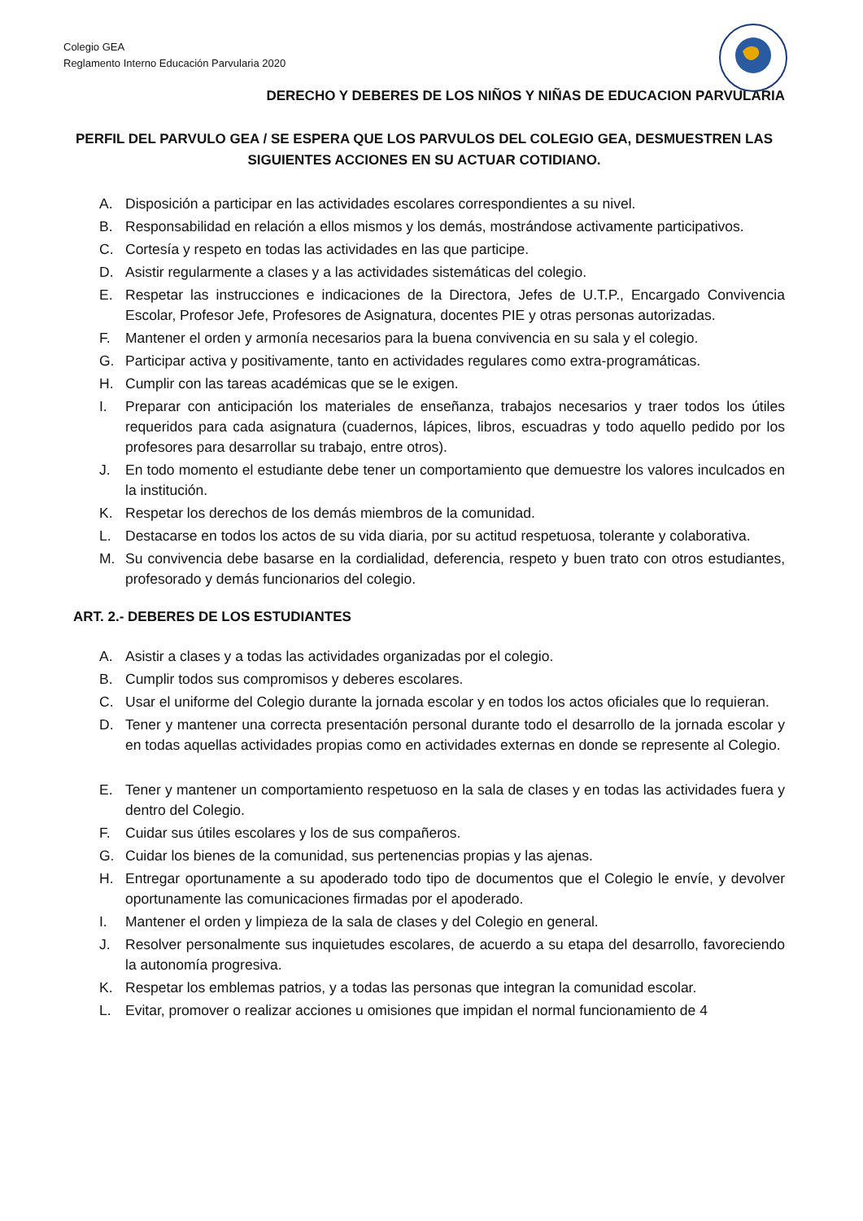Colegio GEA
Reglamento Interno Educación Parvularia 2020
DERECHO Y DEBERES DE LOS NIÑOS Y NIÑAS DE EDUCACION PARVULARIA
PERFIL DEL PARVULO GEA / SE ESPERA QUE LOS PARVULOS DEL COLEGIO GEA, DESMUESTREN LAS SIGUIENTES ACCIONES EN SU ACTUAR COTIDIANO.
A. Disposición a participar en las actividades escolares correspondientes a su nivel.
B. Responsabilidad en relación a ellos mismos y los demás, mostrándose activamente participativos.
C. Cortesía y respeto en todas las actividades en las que participe.
D. Asistir regularmente a clases y a las actividades sistemáticas del colegio.
E. Respetar las instrucciones e indicaciones de la Directora, Jefes de U.T.P., Encargado Convivencia Escolar, Profesor Jefe, Profesores de Asignatura, docentes PIE y otras personas autorizadas.
F. Mantener el orden y armonía necesarios para la buena convivencia en su sala y el colegio.
G. Participar activa y positivamente, tanto en actividades regulares como extra-programáticas.
H. Cumplir con las tareas académicas que se le exigen.
I. Preparar con anticipación los materiales de enseñanza, trabajos necesarios y traer todos los útiles requeridos para cada asignatura (cuadernos, lápices, libros, escuadras y todo aquello pedido por los profesores para desarrollar su trabajo, entre otros).
J. En todo momento el estudiante debe tener un comportamiento que demuestre los valores inculcados en la institución.
K. Respetar los derechos de los demás miembros de la comunidad.
L. Destacarse en todos los actos de su vida diaria, por su actitud respetuosa, tolerante y colaborativa.
M. Su convivencia debe basarse en la cordialidad, deferencia, respeto y buen trato con otros estudiantes, profesorado y demás funcionarios del colegio.
ART. 2.- DEBERES DE LOS ESTUDIANTES
A. Asistir a clases y a todas las actividades organizadas por el colegio.
B. Cumplir todos sus compromisos y deberes escolares.
C. Usar el uniforme del Colegio durante la jornada escolar y en todos los actos oficiales que lo requieran.
D. Tener y mantener una correcta presentación personal durante todo el desarrollo de la jornada escolar y en todas aquellas actividades propias como en actividades externas en donde se represente al Colegio.
E. Tener y mantener un comportamiento respetuoso en la sala de clases y en todas las actividades fuera y dentro del Colegio.
F. Cuidar sus útiles escolares y los de sus compañeros.
G. Cuidar los bienes de la comunidad, sus pertenencias propias y las ajenas.
H. Entregar oportunamente a su apoderado todo tipo de documentos que el Colegio le envíe, y devolver oportunamente las comunicaciones firmadas por el apoderado.
I. Mantener el orden y limpieza de la sala de clases y del Colegio en general.
J. Resolver personalmente sus inquietudes escolares, de acuerdo a su etapa del desarrollo, favoreciendo la autonomía progresiva.
K. Respetar los emblemas patrios, y a todas las personas que integran la comunidad escolar.
L. Evitar, promover o realizar acciones u omisiones que impidan el normal funcionamiento de 4